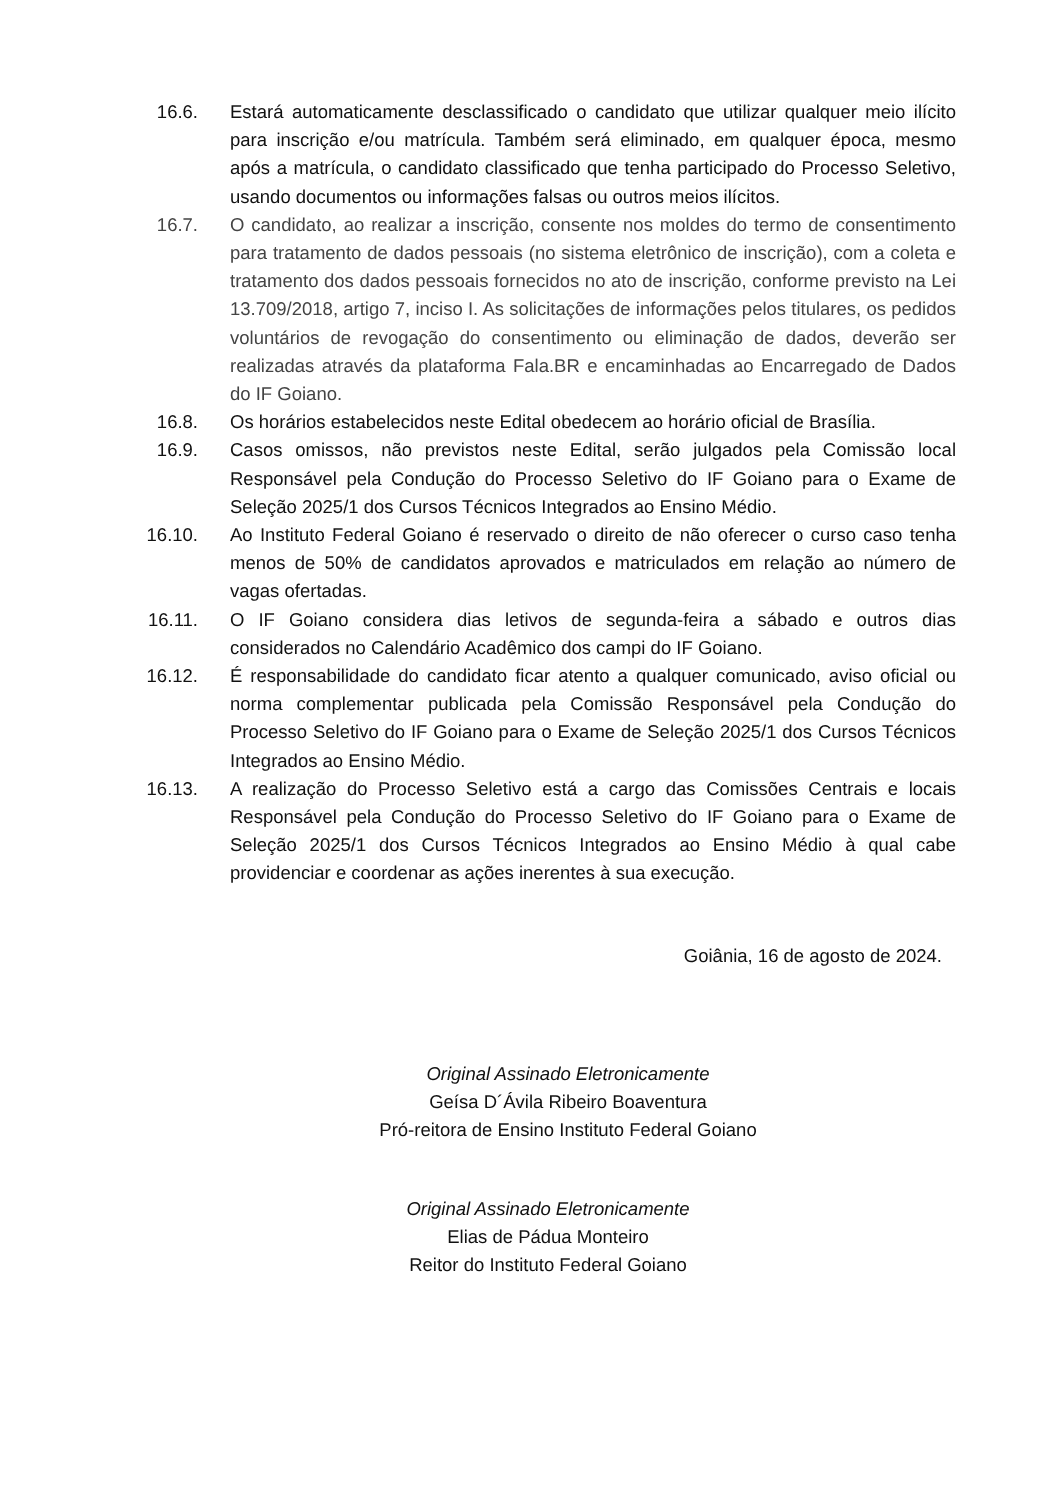16.6. Estará automaticamente desclassificado o candidato que utilizar qualquer meio ilícito para inscrição e/ou matrícula. Também será eliminado, em qualquer época, mesmo após a matrícula, o candidato classificado que tenha participado do Processo Seletivo, usando documentos ou informações falsas ou outros meios ilícitos.
16.7. O candidato, ao realizar a inscrição, consente nos moldes do termo de consentimento para tratamento de dados pessoais (no sistema eletrônico de inscrição), com a coleta e tratamento dos dados pessoais fornecidos no ato de inscrição, conforme previsto na Lei 13.709/2018, artigo 7, inciso I. As solicitações de informações pelos titulares, os pedidos voluntários de revogação do consentimento ou eliminação de dados, deverão ser realizadas através da plataforma Fala.BR e encaminhadas ao Encarregado de Dados do IF Goiano.
16.8. Os horários estabelecidos neste Edital obedecem ao horário oficial de Brasília.
16.9. Casos omissos, não previstos neste Edital, serão julgados pela Comissão local Responsável pela Condução do Processo Seletivo do IF Goiano para o Exame de Seleção 2025/1 dos Cursos Técnicos Integrados ao Ensino Médio.
16.10.
Ao Instituto Federal Goiano é reservado o direito de não oferecer o curso caso tenha menos de 50% de candidatos aprovados e matriculados em relação ao número de vagas ofertadas.
16.11.
O IF Goiano considera dias letivos de segunda-feira a sábado e outros dias considerados no Calendário Acadêmico dos campi do IF Goiano.
16.12.
É responsabilidade do candidato ficar atento a qualquer comunicado, aviso oficial ou norma complementar publicada pela Comissão Responsável pela Condução do Processo Seletivo do IF Goiano para o Exame de Seleção 2025/1 dos Cursos Técnicos Integrados ao Ensino Médio.
16.13.
A realização do Processo Seletivo está a cargo das Comissões Centrais e locais Responsável pela Condução do Processo Seletivo do IF Goiano para o Exame de Seleção 2025/1 dos Cursos Técnicos Integrados ao Ensino Médio à qual cabe providenciar e coordenar as ações inerentes à sua execução.
Goiânia, 16 de agosto de 2024.
Original Assinado Eletronicamente
Geísa D´Ávila Ribeiro Boaventura
Pró-reitora de Ensino Instituto Federal Goiano
Original Assinado Eletronicamente
Elias de Pádua Monteiro
Reitor do Instituto Federal Goiano